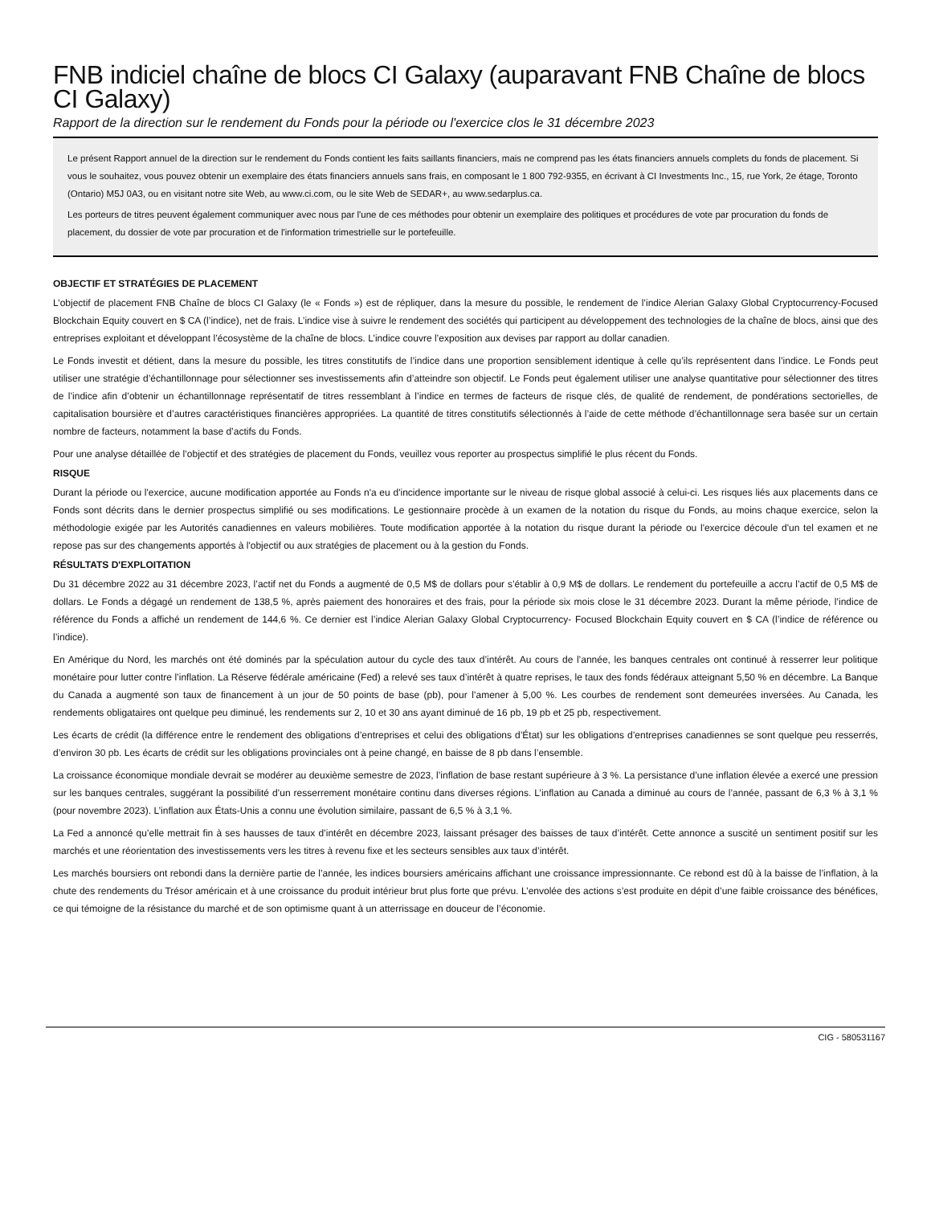FNB indiciel chaîne de blocs CI Galaxy (auparavant FNB Chaîne de blocs CI Galaxy)
Rapport de la direction sur le rendement du Fonds pour la période ou l'exercice clos le 31 décembre 2023
Le présent Rapport annuel de la direction sur le rendement du Fonds contient les faits saillants financiers, mais ne comprend pas les états financiers annuels complets du fonds de placement. Si vous le souhaitez, vous pouvez obtenir un exemplaire des états financiers annuels sans frais, en composant le 1 800 792-9355, en écrivant à CI Investments Inc., 15, rue York, 2e étage, Toronto (Ontario) M5J 0A3, ou en visitant notre site Web, au www.ci.com, ou le site Web de SEDAR+, au www.sedarplus.ca.
Les porteurs de titres peuvent également communiquer avec nous par l'une de ces méthodes pour obtenir un exemplaire des politiques et procédures de vote par procuration du fonds de placement, du dossier de vote par procuration et de l'information trimestrielle sur le portefeuille.
OBJECTIF ET STRATÉGIES DE PLACEMENT
L’objectif de placement FNB Chaîne de blocs CI Galaxy (le « Fonds ») est de répliquer, dans la mesure du possible, le rendement de l’indice Alerian Galaxy Global Cryptocurrency-Focused Blockchain Equity couvert en $ CA (l’indice), net de frais. L’indice vise à suivre le rendement des sociétés qui participent au développement des technologies de la chaîne de blocs, ainsi que des entreprises exploitant et développant l’écosystème de la chaîne de blocs. L’indice couvre l’exposition aux devises par rapport au dollar canadien.
Le Fonds investit et détient, dans la mesure du possible, les titres constitutifs de l’indice dans une proportion sensiblement identique à celle qu’ils représentent dans l’indice. Le Fonds peut utiliser une stratégie d’échantillonnage pour sélectionner ses investissements afin d’atteindre son objectif. Le Fonds peut également utiliser une analyse quantitative pour sélectionner des titres de l’indice afin d’obtenir un échantillonnage représentatif de titres ressemblant à l’indice en termes de facteurs de risque clés, de qualité de rendement, de pondérations sectorielles, de capitalisation boursière et d’autres caractéristiques financières appropriées. La quantité de titres constitutifs sélectionnés à l’aide de cette méthode d’échantillonnage sera basée sur un certain nombre de facteurs, notamment la base d’actifs du Fonds.
Pour une analyse détaillée de l’objectif et des stratégies de placement du Fonds, veuillez vous reporter au prospectus simplifié le plus récent du Fonds.
RISQUE
Durant la période ou l'exercice, aucune modification apportée au Fonds n'a eu d'incidence importante sur le niveau de risque global associé à celui-ci. Les risques liés aux placements dans ce Fonds sont décrits dans le dernier prospectus simplifié ou ses modifications. Le gestionnaire procède à un examen de la notation du risque du Fonds, au moins chaque exercice, selon la méthodologie exigée par les Autorités canadiennes en valeurs mobilières. Toute modification apportée à la notation du risque durant la période ou l'exercice découle d'un tel examen et ne repose pas sur des changements apportés à l'objectif ou aux stratégies de placement ou à la gestion du Fonds.
RÉSULTATS D'EXPLOITATION
Du 31 décembre 2022 au 31 décembre 2023, l’actif net du Fonds a augmenté de 0,5 M$ de dollars pour s’établir à 0,9 M$ de dollars. Le rendement du portefeuille a accru l’actif de 0,5 M$ de dollars. Le Fonds a dégagé un rendement de 138,5 %, après paiement des honoraires et des frais, pour la période six mois close le 31 décembre 2023. Durant la même période, l’indice de référence du Fonds a affiché un rendement de 144,6 %. Ce dernier est l’indice Alerian Galaxy Global Cryptocurrency- Focused Blockchain Equity couvert en $ CA (l’indice de référence ou l’indice).
En Amérique du Nord, les marchés ont été dominés par la spéculation autour du cycle des taux d’intérêt. Au cours de l’année, les banques centrales ont continué à resserrer leur politique monétaire pour lutter contre l’inflation. La Réserve fédérale américaine (Fed) a relevé ses taux d’intérêt à quatre reprises, le taux des fonds fédéraux atteignant 5,50 % en décembre. La Banque du Canada a augmenté son taux de financement à un jour de 50 points de base (pb), pour l’amener à 5,00 %. Les courbes de rendement sont demeurées inversées. Au Canada, les rendements obligataires ont quelque peu diminué, les rendements sur 2, 10 et 30 ans ayant diminué de 16 pb, 19 pb et 25 pb, respectivement.
Les écarts de crédit (la différence entre le rendement des obligations d’entreprises et celui des obligations d’État) sur les obligations d’entreprises canadiennes se sont quelque peu resserrés, d’environ 30 pb. Les écarts de crédit sur les obligations provinciales ont à peine changé, en baisse de 8 pb dans l’ensemble.
La croissance économique mondiale devrait se modérer au deuxième semestre de 2023, l’inflation de base restant supérieure à 3 %. La persistance d’une inflation élevée a exercé une pression sur les banques centrales, suggérant la possibilité d’un resserrement monétaire continu dans diverses régions. L’inflation au Canada a diminué au cours de l’année, passant de 6,3 % à 3,1 % (pour novembre 2023). L’inflation aux États-Unis a connu une évolution similaire, passant de 6,5 % à 3,1 %.
La Fed a annoncé qu’elle mettrait fin à ses hausses de taux d’intérêt en décembre 2023, laissant présager des baisses de taux d’intérêt. Cette annonce a suscité un sentiment positif sur les marchés et une réorientation des investissements vers les titres à revenu fixe et les secteurs sensibles aux taux d’intérêt.
Les marchés boursiers ont rebondi dans la dernière partie de l’année, les indices boursiers américains affichant une croissance impressionnante. Ce rebond est dû à la baisse de l’inflation, à la chute des rendements du Trésor américain et à une croissance du produit intérieur brut plus forte que prévu. L’envolée des actions s’est produite en dépit d’une faible croissance des bénéfices, ce qui témoigne de la résistance du marché et de son optimisme quant à un atterrissage en douceur de l’économie.
CIG - 580531167